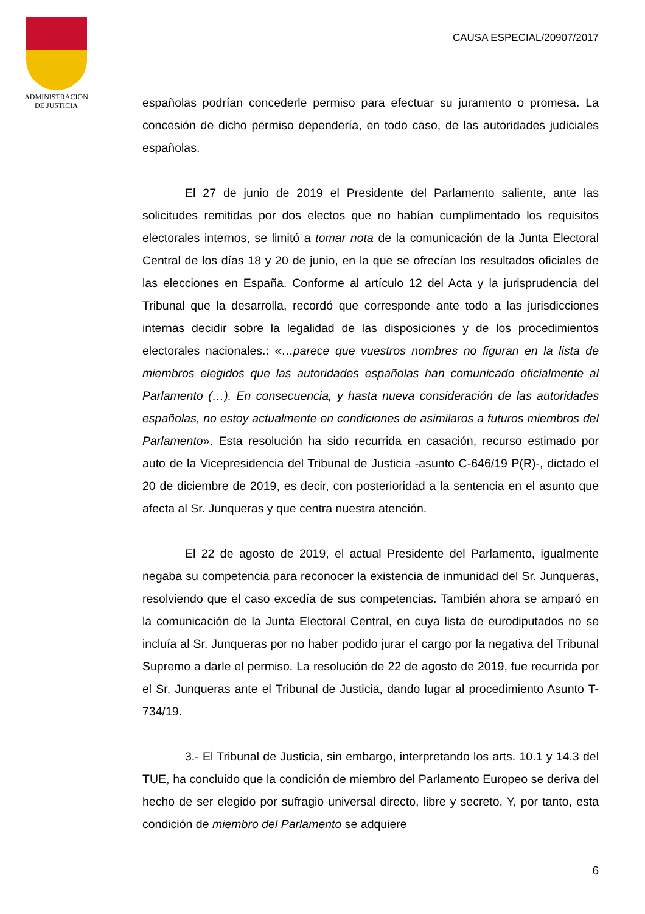ADMINISTRACION
DE JUSTICIA
CAUSA ESPECIAL/20907/2017
españolas podrían concederle permiso para efectuar su juramento o promesa. La concesión de dicho permiso dependería, en todo caso, de las autoridades judiciales españolas.
El 27 de junio de 2019 el Presidente del Parlamento saliente, ante las solicitudes remitidas por dos electos que no habían cumplimentado los requisitos electorales internos, se limitó a tomar nota de la comunicación de la Junta Electoral Central de los días 18 y 20 de junio, en la que se ofrecían los resultados oficiales de las elecciones en España. Conforme al artículo 12 del Acta y la jurisprudencia del Tribunal que la desarrolla, recordó que corresponde ante todo a las jurisdicciones internas decidir sobre la legalidad de las disposiciones y de los procedimientos electorales nacionales.: «…parece que vuestros nombres no figuran en la lista de miembros elegidos que las autoridades españolas han comunicado oficialmente al Parlamento (…). En consecuencia, y hasta nueva consideración de las autoridades españolas, no estoy actualmente en condiciones de asimilaros a futuros miembros del Parlamento». Esta resolución ha sido recurrida en casación, recurso estimado por auto de la Vicepresidencia del Tribunal de Justicia -asunto C-646/19 P(R)-, dictado el 20 de diciembre de 2019, es decir, con posterioridad a la sentencia en el asunto que afecta al Sr. Junqueras y que centra nuestra atención.
El 22 de agosto de 2019, el actual Presidente del Parlamento, igualmente negaba su competencia para reconocer la existencia de inmunidad del Sr. Junqueras, resolviendo que el caso excedía de sus competencias. También ahora se amparó en la comunicación de la Junta Electoral Central, en cuya lista de eurodiputados no se incluía al Sr. Junqueras por no haber podido jurar el cargo por la negativa del Tribunal Supremo a darle el permiso. La resolución de 22 de agosto de 2019, fue recurrida por el Sr. Junqueras ante el Tribunal de Justicia, dando lugar al procedimiento Asunto T-734/19.
3.- El Tribunal de Justicia, sin embargo, interpretando los arts. 10.1 y 14.3 del TUE, ha concluido que la condición de miembro del Parlamento Europeo se deriva del hecho de ser elegido por sufragio universal directo, libre y secreto. Y, por tanto, esta condición de miembro del Parlamento se adquiere
6